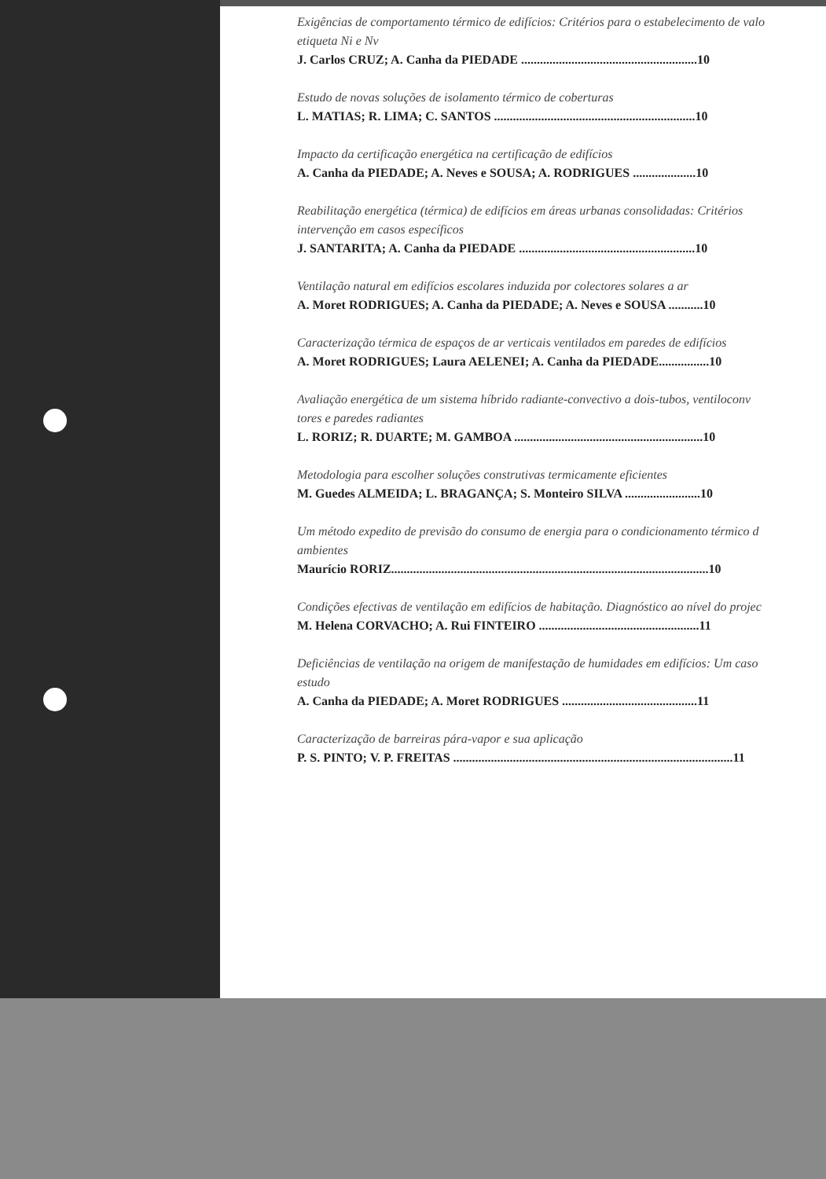Exigências de comportamento térmico de edifícios: Critérios para o estabelecimento de valo
etiqueta Ni e Nv
J. Carlos CRUZ; A. Canha da PIEDADE ........................................................10
Estudo de novas soluções de isolamento térmico de coberturas
L. MATIAS; R. LIMA; C. SANTOS ................................................................10
Impacto da certificação energética na certificação de edifícios
A. Canha da PIEDADE; A. Neves e SOUSA; A. RODRIGUES ....................10
Reabilitação energética (térmica) de edifícios em áreas urbanas consolidadas: Critérios
intervenção em casos específicos
J. SANTARITA; A. Canha da PIEDADE ........................................................10
Ventilação natural em edifícios escolares induzida por colectores solares a ar
A. Moret RODRIGUES; A. Canha da PIEDADE; A. Neves e SOUSA ...........10
Caracterização térmica de espaços de ar verticais ventilados em paredes de edifícios
A. Moret RODRIGUES; Laura AELENEI; A. Canha da PIEDADE................10
Avaliação energética de um sistema híbrido radiante-convectivo a dois-tubos, ventiloconv
tores e paredes radiantes
L. RORIZ; R. DUARTE; M. GAMBOA ............................................................10
Metodologia para escolher soluções construtivas termicamente eficientes
M. Guedes ALMEIDA; L. BRAGANÇA; S. Monteiro SILVA ........................10
Um método expedito de previsão do consumo de energia para o condicionamento térmico d
ambientes
Maurício RORIZ.....................................................................................................10
Condições efectivas de ventilação em edifícios de habitação. Diagnóstico ao nível do projec
M. Helena CORVACHO; A. Rui FINTEIRO ...................................................11
Deficiências de ventilação na origem de manifestação de humidades em edifícios: Um caso
estudo
A. Canha da PIEDADE; A. Moret RODRIGUES ...........................................11
Caracterização de barreiras pára-vapor e sua aplicação
P. S. PINTO; V. P. FREITAS .........................................................................................11